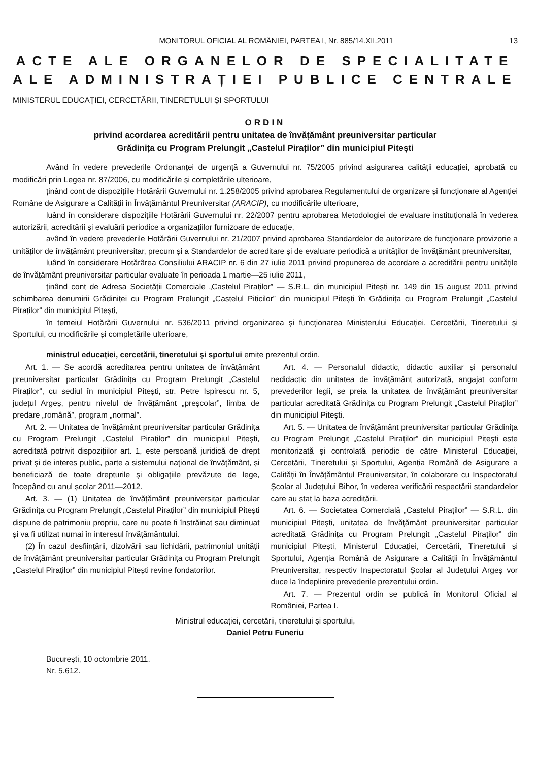MONITORUL OFICIAL AL ROMÂNIEI, PARTEA I, Nr. 885/14.XII.2011 13
ACTE ALE ORGANELOR DE SPECIALITATE
ALE ADMINISTRAȚIEI PUBLICE CENTRALE
MINISTERUL EDUCAȚIEI, CERCETĂRII, TINERETULUI ȘI SPORTULUI
ORDIN
privind acordarea acreditării pentru unitatea de învățământ preuniversitar particular
Grădinița cu Program Prelungit „Castelul Piraților” din municipiul Pitești
Având în vedere prevederile Ordonanței de urgență a Guvernului nr. 75/2005 privind asigurarea calității educației, aprobată cu modificări prin Legea nr. 87/2006, cu modificările și completările ulterioare,
ținând cont de dispozițiile Hotărârii Guvernului nr. 1.258/2005 privind aprobarea Regulamentului de organizare și funcționare al Agenției Române de Asigurare a Calității în Învățământul Preuniversitar (ARACIP), cu modificările ulterioare,
luând în considerare dispozițiile Hotărârii Guvernului nr. 22/2007 pentru aprobarea Metodologiei de evaluare instituțională în vederea autorizării, acreditării și evaluării periodice a organizațiilor furnizoare de educație,
având în vedere prevederile Hotărârii Guvernului nr. 21/2007 privind aprobarea Standardelor de autorizare de funcționare provizorie a unităților de învățământ preuniversitar, precum și a Standardelor de acreditare și de evaluare periodică a unităților de învățământ preuniversitar,
luând în considerare Hotărârea Consiliului ARACIP nr. 6 din 27 iulie 2011 privind propunerea de acordare a acreditării pentru unitățile de învățământ preuniversitar particular evaluate în perioada 1 martie—25 iulie 2011,
ținând cont de Adresa Societății Comerciale „Castelul Piraților” — S.R.L. din municipiul Pitești nr. 149 din 15 august 2011 privind schimbarea denumirii Grădiniței cu Program Prelungit „Castelul Piticilor” din municipiul Pitești în Grădinița cu Program Prelungit „Castelul Piraților” din municipiul Pitești,
în temeiul Hotărârii Guvernului nr. 536/2011 privind organizarea și funcționarea Ministerului Educației, Cercetării, Tineretului și Sportului, cu modificările și completările ulterioare,
ministrul educației, cercetării, tineretului și sportului emite prezentul ordin.
Art. 1. — Se acordă acreditarea pentru unitatea de învățământ preuniversitar particular Grădinița cu Program Prelungit „Castelul Piraților”, cu sediul în municipiul Pitești, str. Petre Ispirescu nr. 5, județul Argeș, pentru nivelul de învățământ „preșcolar”, limba de predare „română”, program „normal”.
Art. 2. — Unitatea de învățământ preuniversitar particular Grădinița cu Program Prelungit „Castelul Piraților” din municipiul Pitești, acreditată potrivit dispozițiilor art. 1, este persoană juridică de drept privat și de interes public, parte a sistemului național de învățământ, și beneficiază de toate drepturile și obligațiile prevăzute de lege, începând cu anul școlar 2011—2012.
Art. 3. — (1) Unitatea de învățământ preuniversitar particular Grădinița cu Program Prelungit „Castelul Piraților” din municipiul Pitești dispune de patrimoniu propriu, care nu poate fi înstrăinat sau diminuat și va fi utilizat numai în interesul învățământului.
(2) În cazul desființării, dizolvării sau lichidării, patrimoniul unității de învățământ preuniversitar particular Grădinița cu Program Prelungit „Castelul Piraților” din municipiul Pitești revine fondatorilor.
Art. 4. — Personalul didactic, didactic auxiliar și personalul nedidactic din unitatea de învățământ autorizată, angajat conform prevederilor legii, se preia la unitatea de învățământ preuniversitar particular acreditată Grădinița cu Program Prelungit „Castelul Piraților” din municipiul Pitești.
Art. 5. — Unitatea de învățământ preuniversitar particular Grădinița cu Program Prelungit „Castelul Piraților” din municipiul Pitești este monitorizată și controlată periodic de către Ministerul Educației, Cercetării, Tineretului și Sportului, Agenția Română de Asigurare a Calității în Învățământul Preuniversitar, în colaborare cu Inspectoratul Școlar al Județului Bihor, în vederea verificării respectării standardelor care au stat la baza acreditării.
Art. 6. — Societatea Comercială „Castelul Piraților” — S.R.L. din municipiul Pitești, unitatea de învățământ preuniversitar particular acreditată Grădinița cu Program Prelungit „Castelul Piraților” din municipiul Pitești, Ministerul Educației, Cercetării, Tineretului și Sportului, Agenția Română de Asigurare a Calității în Învățământul Preuniversitar, respectiv Inspectoratul Școlar al Județului Argeș vor duce la îndeplinire prevederile prezentului ordin.
Art. 7. — Prezentul ordin se publică în Monitorul Oficial al României, Partea I.
Ministrul educației, cercetării, tineretului și sportului,
Daniel Petru Funeriu
București, 10 octombrie 2011.
Nr. 5.612.